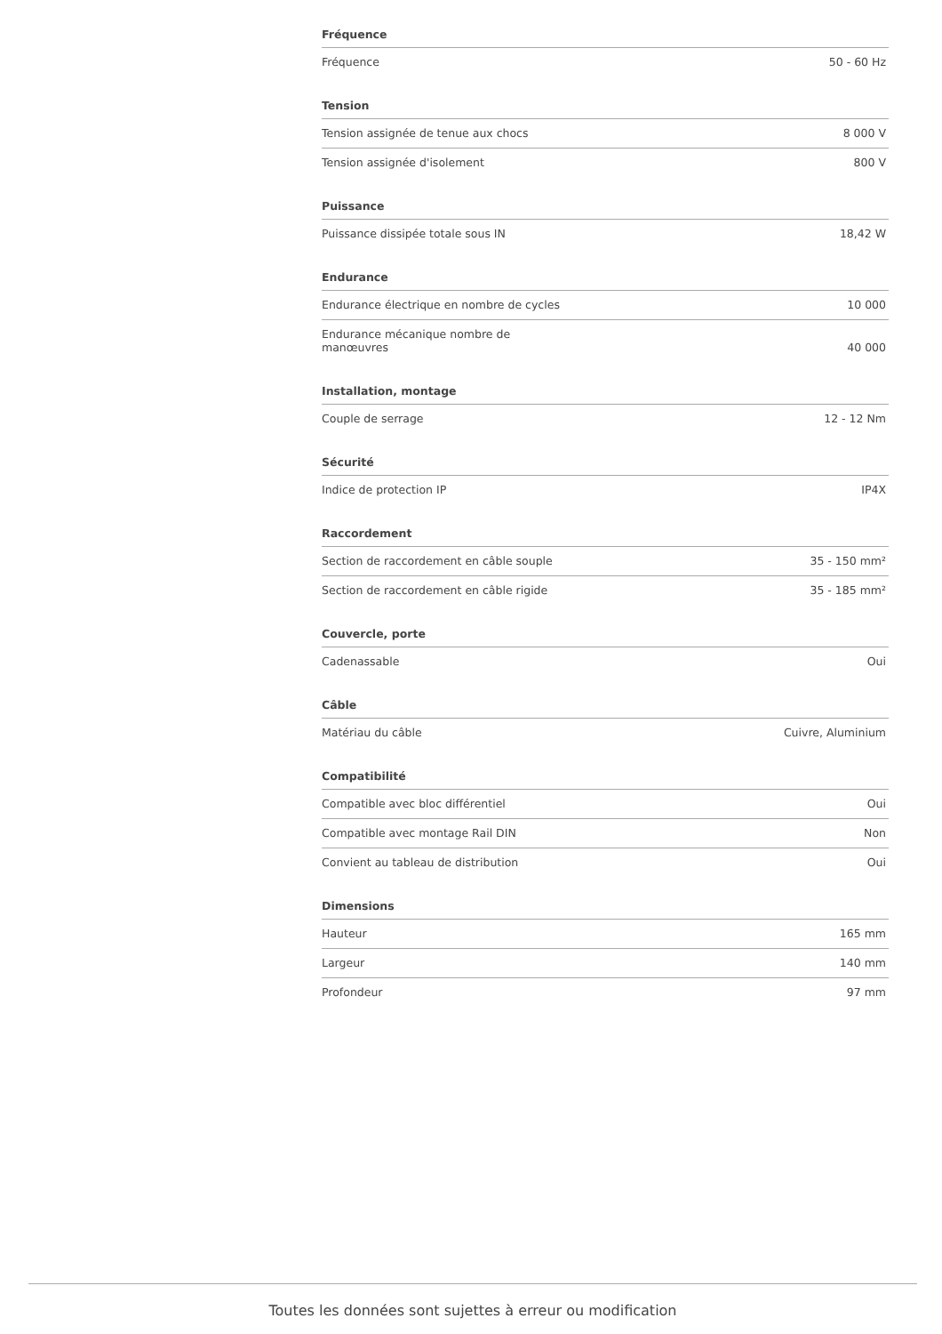| Fréquence | |
| --- | --- |
| Fréquence | 50 - 60 Hz |
| Tension | |
| --- | --- |
| Tension assignée de tenue aux chocs | 8 000 V |
| Tension assignée d'isolement | 800 V |
| Puissance | |
| --- | --- |
| Puissance dissipée totale sous IN | 18,42 W |
| Endurance | |
| --- | --- |
| Endurance électrique en nombre de cycles | 10 000 |
| Endurance mécanique nombre de manœuvres | 40 000 |
| Installation, montage | |
| --- | --- |
| Couple de serrage | 12 - 12 Nm |
| Sécurité | |
| --- | --- |
| Indice de protection IP | IP4X |
| Raccordement | |
| --- | --- |
| Section de raccordement en câble souple | 35 - 150 mm² |
| Section de raccordement en câble rigide | 35 - 185 mm² |
| Couvercle, porte | |
| --- | --- |
| Cadenassable | Oui |
| Câble | |
| --- | --- |
| Matériau du câble | Cuivre, Aluminium |
| Compatibilité | |
| --- | --- |
| Compatible avec bloc différentiel | Oui |
| Compatible avec montage Rail DIN | Non |
| Convient au tableau de distribution | Oui |
| Dimensions | |
| --- | --- |
| Hauteur | 165 mm |
| Largeur | 140 mm |
| Profondeur | 97 mm |
Toutes les données sont sujettes à erreur ou modification